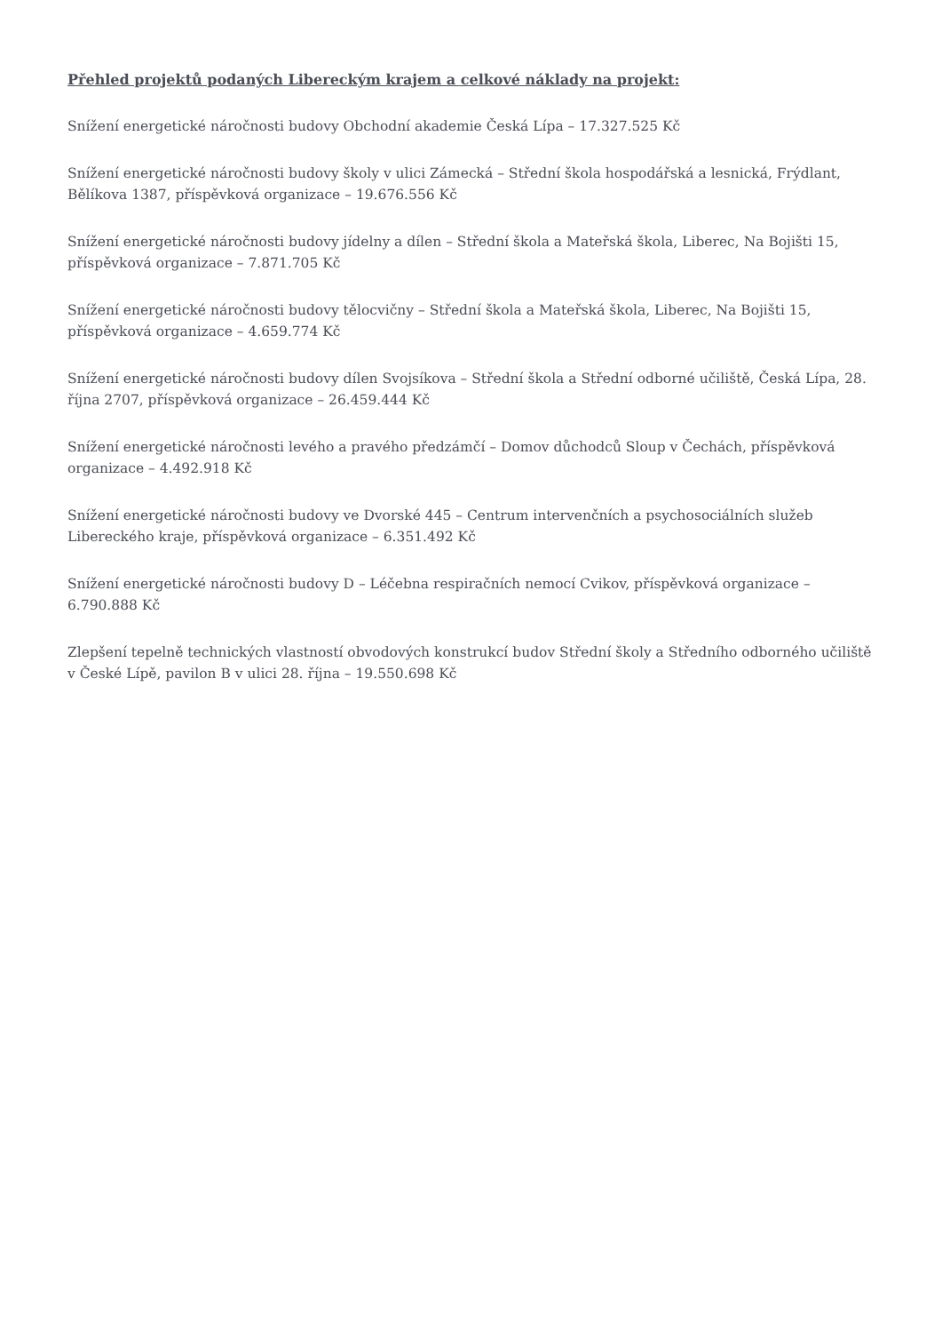Přehled projektů podaných Libereckým krajem a celkové náklady na projekt:
Snížení energetické náročnosti budovy Obchodní akademie Česká Lípa – 17.327.525 Kč
Snížení energetické náročnosti budovy školy v ulici Zámecká – Střední škola hospodářská a lesnická, Frýdlant, Bělíkova 1387, příspěvková organizace – 19.676.556 Kč
Snížení energetické náročnosti budovy jídelny a dílen – Střední škola a Mateřská škola, Liberec, Na Bojišti 15, příspěvková organizace – 7.871.705 Kč
Snížení energetické náročnosti budovy tělocvičny – Střední škola a Mateřská škola, Liberec, Na Bojišti 15, příspěvková organizace – 4.659.774 Kč
Snížení energetické náročnosti budovy dílen Svojsíkova – Střední škola a Střední odborné učiliště, Česká Lípa, 28. října 2707, příspěvková organizace – 26.459.444 Kč
Snížení energetické náročnosti levého a pravého předzámčí – Domov důchodců Sloup v Čechách, příspěvková organizace – 4.492.918 Kč
Snížení energetické náročnosti budovy ve Dvorské 445 – Centrum intervenčních a psychosociálních služeb Libereckého kraje, příspěvková organizace – 6.351.492 Kč
Snížení energetické náročnosti budovy D – Léčebna respiračních nemocí Cvikov, příspěvková organizace – 6.790.888 Kč
Zlepšení tepelně technických vlastností obvodových konstrukcí budov Střední školy a Středního odborného učiliště v České Lípě, pavilon B v ulici 28. října – 19.550.698 Kč